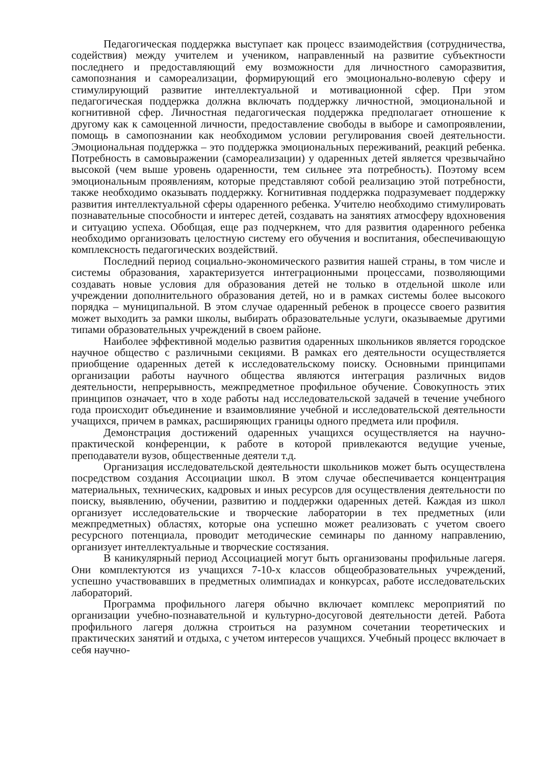Педагогическая поддержка выступает как процесс взаимодействия (сотрудничества, содействия) между учителем и учеником, направленный на развитие субъектности последнего и предоставляющий ему возможности для личностного саморазвития, самопознания и самореализации, формирующий его эмоционально-волевую сферу и стимулирующий развитие интеллектуальной и мотивационной сфер. При этом педагогическая поддержка должна включать поддержку личностной, эмоциональной и когнитивной сфер. Личностная педагогическая поддержка предполагает отношение к другому как к самоценной личности, предоставление свободы в выборе и самопроявлении, помощь в самопознании как необходимом условии регулирования своей деятельности. Эмоциональная поддержка – это поддержка эмоциональных переживаний, реакций ребенка. Потребность в самовыражении (самореализации) у одаренных детей является чрезвычайно высокой (чем выше уровень одаренности, тем сильнее эта потребность). Поэтому всем эмоциональным проявлениям, которые представляют собой реализацию этой потребности, также необходимо оказывать поддержку. Когнитивная поддержка подразумевает поддержку развития интеллектуальной сферы одаренного ребенка. Учителю необходимо стимулировать познавательные способности и интерес детей, создавать на занятиях атмосферу вдохновения и ситуацию успеха. Обобщая, еще раз подчеркнем, что для развития одаренного ребенка необходимо организовать целостную систему его обучения и воспитания, обеспечивающую комплексность педагогических воздействий.
Последний период социально-экономического развития нашей страны, в том числе и системы образования, характеризуется интеграционными процессами, позволяющими создавать новые условия для образования детей не только в отдельной школе или учреждении дополнительного образования детей, но и в рамках системы более высокого порядка – муниципальной. В этом случае одаренный ребенок в процессе своего развития может выходить за рамки школы, выбирать образовательные услуги, оказываемые другими типами образовательных учреждений в своем районе.
Наиболее эффективной моделью развития одаренных школьников является городское научное общество с различными секциями. В рамках его деятельности осуществляется приобщение одаренных детей к исследовательскому поиску. Основными принципами организации работы научного общества являются интеграция различных видов деятельности, непрерывность, межпредметное профильное обучение. Совокупность этих принципов означает, что в ходе работы над исследовательской задачей в течение учебного года происходит объединение и взаимовлияние учебной и исследовательской деятельности учащихся, причем в рамках, расширяющих границы одного предмета или профиля.
Демонстрация достижений одаренных учащихся осуществляется на научно-практической конференции, к работе в которой привлекаются ведущие ученые, преподаватели вузов, общественные деятели т.д.
Организация исследовательской деятельности школьников может быть осуществлена посредством создания Ассоциации школ. В этом случае обеспечивается концентрация материальных, технических, кадровых и иных ресурсов для осуществления деятельности по поиску, выявлению, обучении, развитию и поддержки одаренных детей. Каждая из школ организует исследовательские и творческие лаборатории в тех предметных (или межпредметных) областях, которые она успешно может реализовать с учетом своего ресурсного потенциала, проводит методические семинары по данному направлению, организует интеллектуальные и творческие состязания.
В каникулярный период Ассоциацией могут быть организованы профильные лагеря. Они комплектуются из учащихся 7-10-х классов общеобразовательных учреждений, успешно участвовавших в предметных олимпиадах и конкурсах, работе исследовательских лабораторий.
Программа профильного лагеря обычно включает комплекс мероприятий по организации учебно-познавательной и культурно-досуговой деятельности детей. Работа профильного лагеря должна строиться на разумном сочетании теоретических и практических занятий и отдыха, с учетом интересов учащихся. Учебный процесс включает в себя научно-